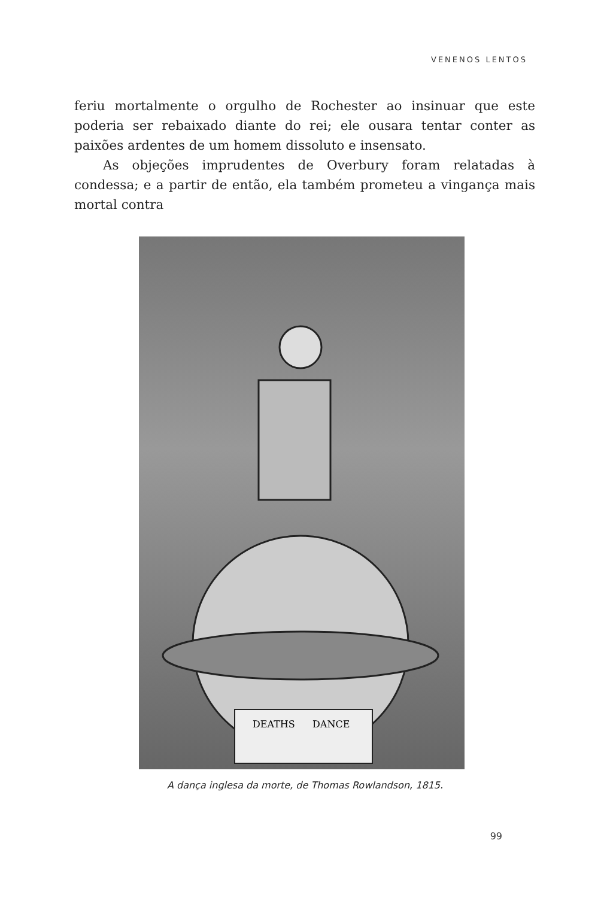VENENOS LENTOS
feriu mortalmente o orgulho de Rochester ao insinuar que este poderia ser rebaixado diante do rei; ele ousara tentar conter as paixões ardentes de um homem dissoluto e insensato.
As objeções imprudentes de Overbury foram relatadas à condessa; e a partir de então, ela também prometeu a vingança mais mortal contra
DEATHS
DANCE
A dança inglesa da morte, de Thomas Rowlandson, 1815.
99